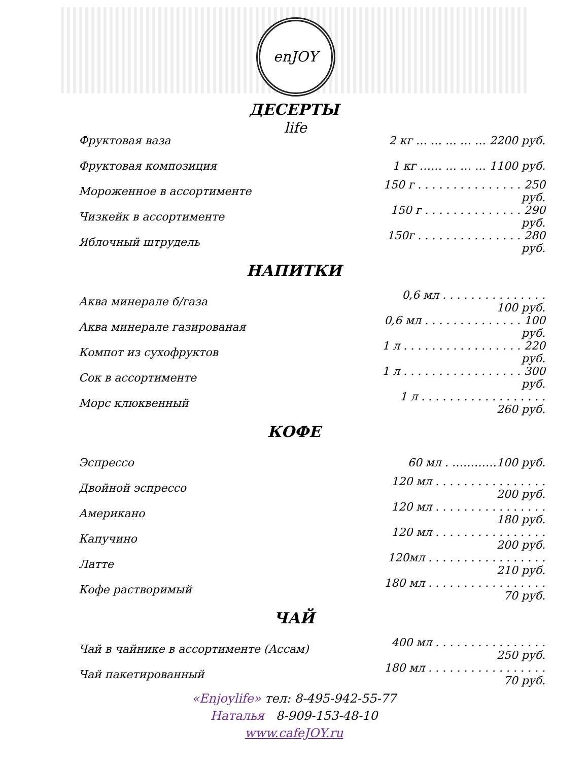enJOY life
ДЕСЕРТЫ
| Фруктовая ваза | 2 кг … … … … … 2200 руб. |
| Фруктовая композиция | 1 кг …… … … … 1100 руб. |
| Мороженное в ассортименте | 150 г . . . . . . . . . . . . . . . 250 руб. |
| Чизкейк в ассортименте | 150 г . . . . . . . . . . . . . . 290 руб. |
| Яблочный штрудель | 150г . . . . . . . . . . . . . . . 280 руб. |
НАПИТКИ
| Аква минерале б/газа | 0,6 мл . . . . . . . . . . . . . . . 100 руб. |
| Аква минерале газированая | 0,6 мл . . . . . . . . . . . . . . 100 руб. |
| Компот из сухофруктов | 1 л . . . . . . . . . . . . . . . . . 220 руб. |
| Сок в ассортименте | 1 л . . . . . . . . . . . . . . . . . 300 руб. |
| Морс клюквенный | 1 л . . . . . . . . . . . . . . . . . . 260 руб. |
КОФЕ
| Эспрессо | 60 мл . …………100 руб. |
| Двойной эспрессо | 120 мл . . . . . . . . . . . . . . . . 200 руб. |
| Американо | 120 мл . . . . . . . . . . . . . . . . 180 руб. |
| Капучино | 120 мл . . . . . . . . . . . . . . . . 200 руб. |
| Латте | 120мл . . . . . . . . . . . . . . . . . 210 руб. |
| Кофе растворимый | 180 мл . . . . . . . . . . . . . . . . . 70 руб. |
ЧАЙ
| Чай в чайнике в ассортименте (Ассам) | 400 мл . . . . . . . . . . . . . . . . 250 руб. |
| Чай пакетированный | 180 мл . . . . . . . . . . . . . . . . . 70 руб. |
«Enjoylife» тел: 8-495-942-55-77
Наталья 8-909-153-48-10
www.cafeJOY.ru